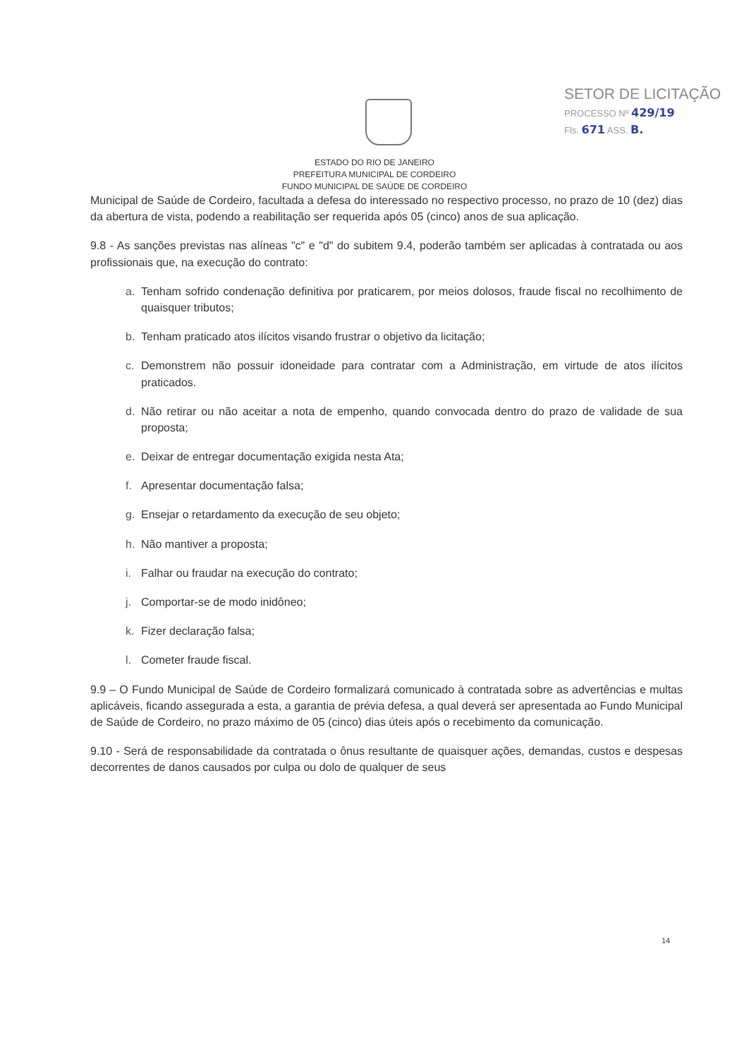SETOR DE LICITAÇÃO
PROCESSO Nº 429/19
Fls. 671 ASS. B.
ESTADO DO RIO DE JANEIRO
PREFEITURA MUNICIPAL DE CORDEIRO
FUNDO MUNICIPAL DE SAÚDE DE CORDEIRO
Municipal de Saúde de Cordeiro, facultada a defesa do interessado no respectivo processo, no prazo de 10 (dez) dias da abertura de vista, podendo a reabilitação ser requerida após 05 (cinco) anos de sua aplicação.
9.8 - As sanções previstas nas alíneas "c" e "d" do subitem 9.4, poderão também ser aplicadas à contratada ou aos profissionais que, na execução do contrato:
a. Tenham sofrido condenação definitiva por praticarem, por meios dolosos, fraude fiscal no recolhimento de quaisquer tributos;
b. Tenham praticado atos ilícitos visando frustrar o objetivo da licitação;
c. Demonstrem não possuir idoneidade para contratar com a Administração, em virtude de atos ilícitos praticados.
d. Não retirar ou não aceitar a nota de empenho, quando convocada dentro do prazo de validade de sua proposta;
e. Deixar de entregar documentação exigida nesta Ata;
f. Apresentar documentação falsa;
g. Ensejar o retardamento da execução de seu objeto;
h. Não mantiver a proposta;
i. Falhar ou fraudar na execução do contrato;
j. Comportar-se de modo inidôneo;
k. Fizer declaração falsa;
l. Cometer fraude fiscal.
9.9 – O Fundo Municipal de Saúde de Cordeiro formalizará comunicado à contratada sobre as advertências e multas aplicáveis, ficando assegurada a esta, a garantia de prévia defesa, a qual deverá ser apresentada ao Fundo Municipal de Saúde de Cordeiro, no prazo máximo de 05 (cinco) dias úteis após o recebimento da comunicação.
9.10 - Será de responsabilidade da contratada o ônus resultante de quaisquer ações, demandas, custos e despesas decorrentes de danos causados por culpa ou dolo de qualquer de seus
14